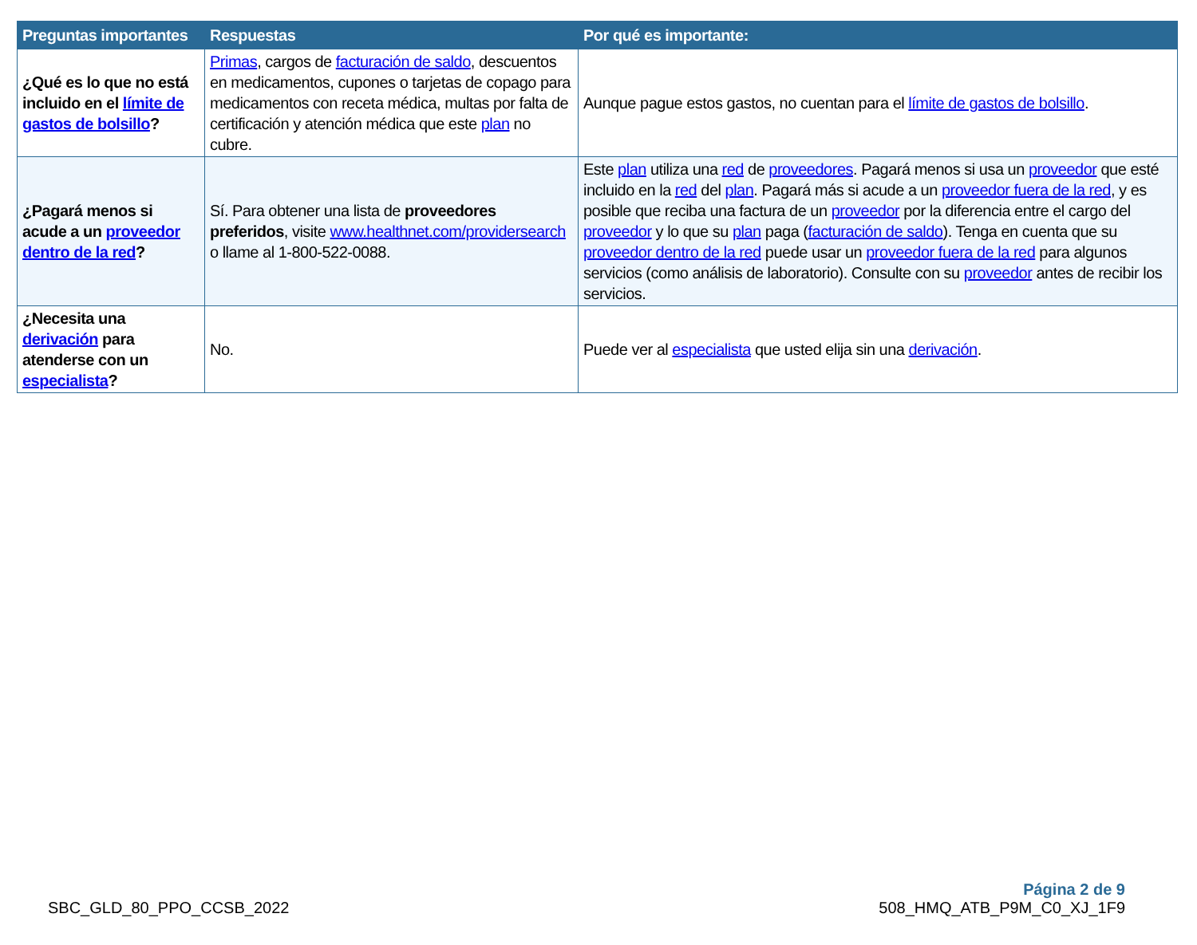| Preguntas importantes | Respuestas | Por qué es importante: |
| --- | --- | --- |
| ¿Qué es lo que no está incluido en el límite de gastos de bolsillo ? | Primas , cargos de facturación de saldo , descuentos en medicamentos, cupones o tarjetas de copago para medicamentos con receta médica, multas por falta de certificación y atención médica que este plan no cubre. | Aunque pague estos gastos, no cuentan para el límite de gastos de bolsillo . |
| ¿Pagará menos si acude a un proveedor dentro de la red ? | Sí. Para obtener una lista de proveedores preferidos , visite www.healthnet.com/providersearch o llame al 1-800-522-0088. | Este plan utiliza una red de proveedores . Pagará menos si usa un proveedor que esté incluido en la red del plan . Pagará más si acude a un proveedor fuera de la red , y es posible que reciba una factura de un proveedor por la diferencia entre el cargo del proveedor y lo que su plan paga ( facturación de saldo ). Tenga en cuenta que su proveedor dentro de la red puede usar un proveedor fuera de la red para algunos servicios (como análisis de laboratorio). Consulte con su proveedor antes de recibir los servicios. |
| ¿Necesita una derivación para atenderse con un especialista ? | No. | Puede ver al especialista que usted elija sin una derivación . |
SBC_GLD_80_PPO_CCSB_2022
Página 2 de 9
508_HMQ_ATB_P9M_C0_XJ_1F9